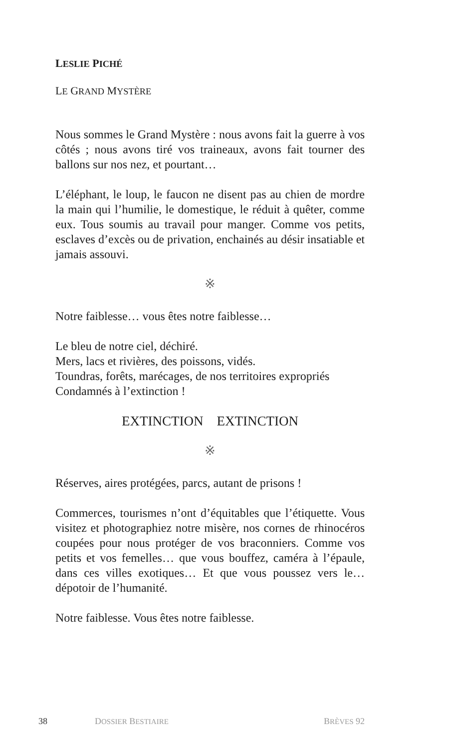LESLIE PICHÉ
LE GRAND MYSTÈRE
Nous sommes le Grand Mystère : nous avons fait la guerre à vos côtés ; nous avons tiré vos traineaux, avons fait tourner des ballons sur nos nez, et pourtant…
L’éléphant, le loup, le faucon ne disent pas au chien de mordre la main qui l’humilie, le domestique, le réduit à quêter, comme eux. Tous soumis au travail pour manger. Comme vos petits, esclaves d’excès ou de privation, enchainés au désir insatiable et jamais assouvi.
※
Notre faiblesse… vous êtes notre faiblesse…
Le bleu de notre ciel, déchiré.
Mers, lacs et rivières, des poissons, vidés.
Toundras, forêts, marécages, de nos territoires expropriés
Condamnés à l’extinction !
EXTINCTION EXTINCTION
※
Réserves, aires protégées, parcs, autant de prisons !
Commerces, tourismes n’ont d’équitables que l’étiquette. Vous visitez et photographiez notre misère, nos cornes de rhinocéros coupées pour nous protéger de vos braconniers. Comme vos petits et vos femelles… que vous bouffez, caméra à l’épaule, dans ces villes exotiques… Et que vous poussez vers le… dépotoir de l’humanité.
Notre faiblesse. Vous êtes notre faiblesse.
38 DOSSIER BESTIAIRE BRÈVES 92